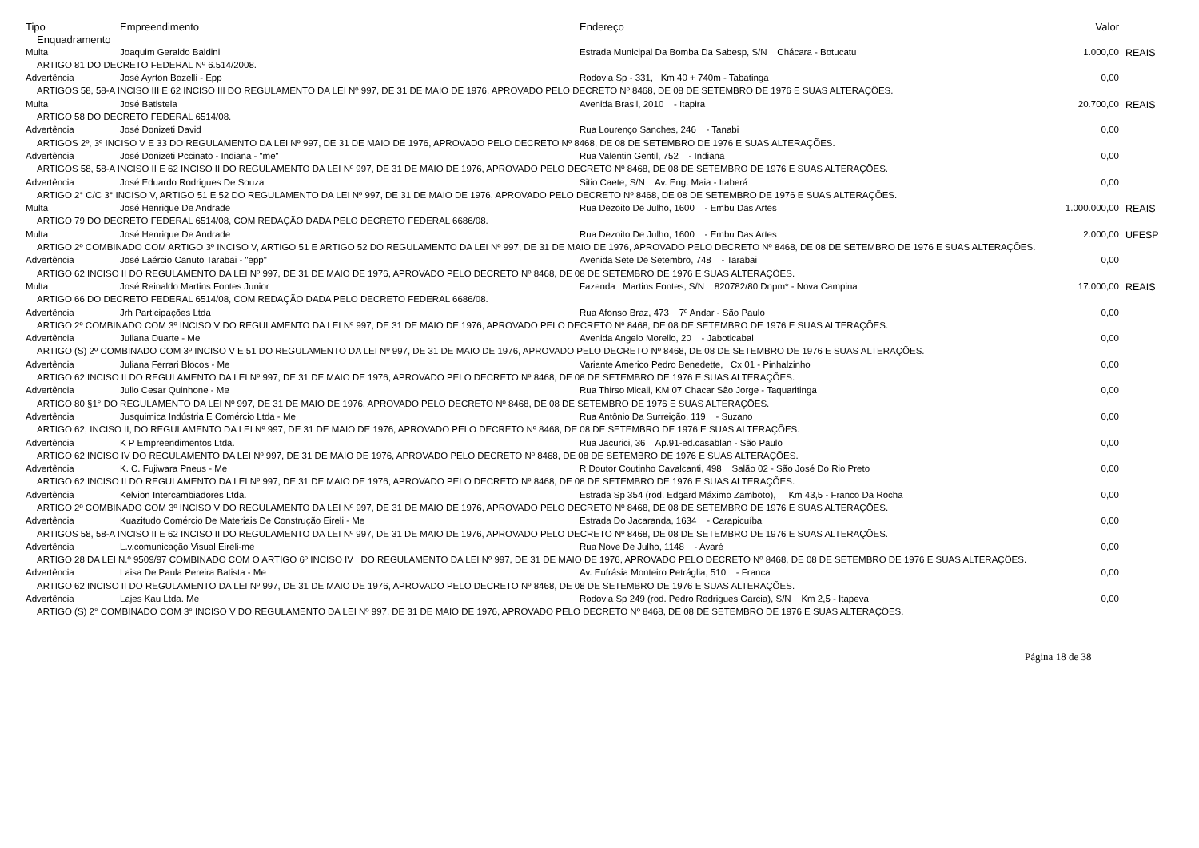| Tipo | Empreendimento | Endereço | Valor | |
| --- | --- | --- | --- | --- |
| Enquadramento | | | | |
| Multa | Joaquim Geraldo Baldini | Estrada Municipal Da Bomba Da Sabesp, S/N Chácara - Botucatu | 1.000,00 | REAIS |
| ARTIGO 81 DO DECRETO FEDERAL Nº 6.514/2008. | | | | |
| Advertência | José Ayrton Bozelli - Epp | Rodovia Sp - 331, Km 40 + 740m - Tabatinga | 0,00 | |
| ARTIGOS 58, 58-A INCISO III E 62 INCISO III DO REGULAMENTO DA LEI Nº 997, DE 31 DE MAIO DE 1976, APROVADO PELO DECRETO Nº 8468, DE 08 DE SETEMBRO DE 1976 E SUAS ALTERAÇÕES. | | | | |
| Multa | José Batistela | Avenida Brasil, 2010 - Itapira | 20.700,00 | REAIS |
| ARTIGO 58 DO DECRETO FEDERAL 6514/08. | | | | |
| Advertência | José Donizeti David | Rua Lourenço Sanches, 246 - Tanabi | 0,00 | |
| ARTIGOS 2º, 3º INCISO V E 33 DO REGULAMENTO DA LEI Nº 997, DE 31 DE MAIO DE 1976, APROVADO PELO DECRETO Nº 8468, DE 08 DE SETEMBRO DE 1976 E SUAS ALTERAÇÕES. | | | | |
| Advertência | José Donizeti Pccinato - Indiana - "me" | Rua Valentin Gentil, 752 - Indiana | 0,00 | |
| ARTIGOS 58, 58-A INCISO II E 62 INCISO II DO REGULAMENTO DA LEI Nº 997, DE 31 DE MAIO DE 1976, APROVADO PELO DECRETO Nº 8468, DE 08 DE SETEMBRO DE 1976 E SUAS ALTERAÇÕES. | | | | |
| Advertência | José Eduardo Rodrigues De Souza | Sitio Caete, S/N Av. Eng. Maia - Itaberá | 0,00 | |
| ARTIGO 2° C/C 3° INCISO V, ARTIGO 51 E 52 DO REGULAMENTO DA LEI Nº 997, DE 31 DE MAIO DE 1976, APROVADO PELO DECRETO Nº 8468, DE 08 DE SETEMBRO DE 1976 E SUAS ALTERAÇÕES. | | | | |
| Multa | José Henrique De Andrade | Rua Dezoito De Julho, 1600 - Embu Das Artes | 1.000.000,00 | REAIS |
| ARTIGO 79 DO DECRETO FEDERAL 6514/08, COM REDAÇÃO DADA PELO DECRETO FEDERAL 6686/08. | | | | |
| Multa | José Henrique De Andrade | Rua Dezoito De Julho, 1600 - Embu Das Artes | 2.000,00 | UFESP |
| ARTIGO 2º COMBINADO COM ARTIGO 3º INCISO V, ARTIGO 51 E ARTIGO 52 DO REGULAMENTO DA LEI Nº 997, DE 31 DE MAIO DE 1976, APROVADO PELO DECRETO Nº 8468, DE 08 DE SETEMBRO DE 1976 E SUAS ALTERAÇÕES. | | | | |
| Advertência | José Laércio Canuto Tarabai - "epp" | Avenida Sete De Setembro, 748 - Tarabai | 0,00 | |
| ARTIGO 62 INCISO II DO REGULAMENTO DA LEI Nº 997, DE 31 DE MAIO DE 1976, APROVADO PELO DECRETO Nº 8468, DE 08 DE SETEMBRO DE 1976 E SUAS ALTERAÇÕES. | | | | |
| Multa | José Reinaldo Martins Fontes Junior | Fazenda Martins Fontes, S/N 820782/80 Dnpm* - Nova Campina | 17.000,00 | REAIS |
| ARTIGO 66 DO DECRETO FEDERAL 6514/08, COM REDAÇÃO DADA PELO DECRETO FEDERAL 6686/08. | | | | |
| Advertência | Jrh Participações Ltda | Rua Afonso Braz, 473 7º Andar - São Paulo | 0,00 | |
| ARTIGO 2º COMBINADO COM 3º INCISO V DO REGULAMENTO DA LEI Nº 997, DE 31 DE MAIO DE 1976, APROVADO PELO DECRETO Nº 8468, DE 08 DE SETEMBRO DE 1976 E SUAS ALTERAÇÕES. | | | | |
| Advertência | Juliana Duarte - Me | Avenida Angelo Morello, 20 - Jaboticabal | 0,00 | |
| ARTIGO (S) 2º COMBINADO COM 3º INCISO V E 51 DO REGULAMENTO DA LEI Nº 997, DE 31 DE MAIO DE 1976, APROVADO PELO DECRETO Nº 8468, DE 08 DE SETEMBRO DE 1976 E SUAS ALTERAÇÕES. | | | | |
| Advertência | Juliana Ferrari Blocos - Me | Variante Americo Pedro Benedette, Cx 01 - Pinhalzinho | 0,00 | |
| ARTIGO 62 INCISO II DO REGULAMENTO DA LEI Nº 997, DE 31 DE MAIO DE 1976, APROVADO PELO DECRETO Nº 8468, DE 08 DE SETEMBRO DE 1976 E SUAS ALTERAÇÕES. | | | | |
| Advertência | Julio Cesar Quinhone - Me | Rua Thirso Micali, KM 07 Chacar São Jorge - Taquaritinga | 0,00 | |
| ARTIGO 80 §1° DO REGULAMENTO DA LEI Nº 997, DE 31 DE MAIO DE 1976, APROVADO PELO DECRETO Nº 8468, DE 08 DE SETEMBRO DE 1976 E SUAS ALTERAÇÕES. | | | | |
| Advertência | Jusquimica Indústria E Comércio Ltda - Me | Rua Antônio Da Surreição, 119 - Suzano | 0,00 | |
| ARTIGO 62, INCISO II, DO REGULAMENTO DA LEI Nº 997, DE 31 DE MAIO DE 1976, APROVADO PELO DECRETO Nº 8468, DE 08 DE SETEMBRO DE 1976 E SUAS ALTERAÇÕES. | | | | |
| Advertência | K P Empreendimentos Ltda. | Rua Jacurici, 36 Ap.91-ed.casablan - São Paulo | 0,00 | |
| ARTIGO 62 INCISO IV DO REGULAMENTO DA LEI Nº 997, DE 31 DE MAIO DE 1976, APROVADO PELO DECRETO Nº 8468, DE 08 DE SETEMBRO DE 1976 E SUAS ALTERAÇÕES. | | | | |
| Advertência | K. C. Fujiwara Pneus - Me | R Doutor Coutinho Cavalcanti, 498 Salão 02 - São José Do Rio Preto | 0,00 | |
| ARTIGO 62 INCISO II DO REGULAMENTO DA LEI Nº 997, DE 31 DE MAIO DE 1976, APROVADO PELO DECRETO Nº 8468, DE 08 DE SETEMBRO DE 1976 E SUAS ALTERAÇÕES. | | | | |
| Advertência | Kelvion Intercambiadores Ltda. | Estrada Sp 354 (rod. Edgard Máximo Zamboto), Km 43,5 - Franco Da Rocha | 0,00 | |
| ARTIGO 2º COMBINADO COM 3º INCISO V DO REGULAMENTO DA LEI Nº 997, DE 31 DE MAIO DE 1976, APROVADO PELO DECRETO Nº 8468, DE 08 DE SETEMBRO DE 1976 E SUAS ALTERAÇÕES. | | | | |
| Advertência | Kuazitudo Comércio De Materiais De Construção Eireli - Me | Estrada Do Jacaranda, 1634 - Carapicuíba | 0,00 | |
| ARTIGOS 58, 58-A INCISO II E 62 INCISO II DO REGULAMENTO DA LEI Nº 997, DE 31 DE MAIO DE 1976, APROVADO PELO DECRETO Nº 8468, DE 08 DE SETEMBRO DE 1976 E SUAS ALTERAÇÕES. | | | | |
| Advertência | L.v.comunicação Visual Eireli-me | Rua Nove De Julho, 1148 - Avaré | 0,00 | |
| ARTIGO 28 DA LEI N.º 9509/97 COMBINADO COM O ARTIGO 6º INCISO IV DO REGULAMENTO DA LEI Nº 997, DE 31 DE MAIO DE 1976, APROVADO PELO DECRETO Nº 8468, DE 08 DE SETEMBRO DE 1976 E SUAS ALTERAÇÕES. | | | | |
| Advertência | Laisa De Paula Pereira Batista - Me | Av. Eufrásia Monteiro Petráglia, 510 - Franca | 0,00 | |
| ARTIGO 62 INCISO II DO REGULAMENTO DA LEI Nº 997, DE 31 DE MAIO DE 1976, APROVADO PELO DECRETO Nº 8468, DE 08 DE SETEMBRO DE 1976 E SUAS ALTERAÇÕES. | | | | |
| Advertência | Lajes Kau Ltda. Me | Rodovia Sp 249 (rod. Pedro Rodrigues Garcia), S/N Km 2,5 - Itapeva | 0,00 | |
| ARTIGO (S) 2° COMBINADO COM 3° INCISO V DO REGULAMENTO DA LEI Nº 997, DE 31 DE MAIO DE 1976, APROVADO PELO DECRETO Nº 8468, DE 08 DE SETEMBRO DE 1976 E SUAS ALTERAÇÕES. | | | | |
Página 18 de 38